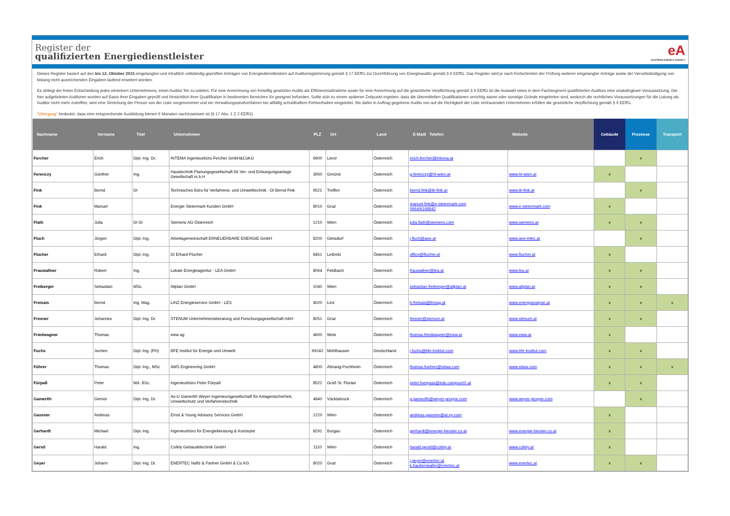Register der
qualifizierten Energiedienstleister
eA
AUSTRIAN ENERGY AGENCY
Dieses Register basiert auf den bis 12. Oktober 2015 eingelangten und inhaltlich vollständig geprüften Anträgen von Energiedienstleistern auf Auditorregistrierung gemäß § 17 EEffG zur Durchführung von Energieaudits gemäß § 9 EEffG. Das Register wird je nach Fortschreiten der Prüfung weiterer eingelangter Anträge sowie der Vervollständigung von bislang nicht ausreichenden Eingaben laufend erweitert werden.
Es obliegt der freien Entscheidung jedes einzelnen Unternehmens, einen Auditor frei zu wählen. Für eine Anrechnung von freiwillig gesetzten Audits als Effizienzmaßnahme sowie für eine Anrechnung auf die gesetzliche Verpflichtung gemäß § 9 EEffG ist die Auswahl eines in dem Fachsegment qualifizierten Auditors eine unabdingbare Voraussetzung. Die hier aufgelisteten Auditoren wurden auf Basis ihrer Eingaben geprüft und hinsichtlich ihrer Qualifikation in bestimmten Bereichen für geeignet befunden. Sollte sich zu einem späteren Zeitpunkt ergeben, dass die übermittelten Qualifikationen unrichtig waren oder sonstige Gründe eingetreten sind, wodurch die rechtlichen Voraussetzungen für die Listung als Auditor nicht mehr zutreffen, wird eine Streichung der Person von der Liste vorgenommen und ein Verwaltungsstrafverfahren bei allfällig schuldhaftem Fehlverhalten eingeleitet. Bis dahin in Auftrag gegebene Audits von auf die Richtigkeit der Liste vertrauenden Unternehmen erfüllen die gesetzliche Verpflichtung gemäß § 9 EEffG.
"Übergang" bedeutet, dass eine entsprechende Ausbildung binnen 6 Monaten nachzuweisen ist (§ 17 Abs. 1 Z 2 EEffG)
| Nachname | Vorname | Titel | Unternehmen | PLZ | Ort | Land | E-Mail/ Telefon | Website | Gebäude | Prozesse | Transport |
| --- | --- | --- | --- | --- | --- | --- | --- | --- | --- | --- | --- |
| Fercher | Erich | Dipl.-Ing. Dr. | INTEMA Ingenieurbüro Fercher GmbH&CoKG | 9900 | Lienz | Österreich | erich.fercher@intema.at | | | x | |
| Ferenczy | Günther | Ing. | Haustechnik Planungsgesellschaft für Ver- und Entsorgungsanlage Gesellschaft m.b.H | 3950 | Gmünd | Österreich | g.ferenczy@ht-wien.at | www.ht-wien.at | x | | |
| Fink | Bernd | DI | Technisches Büro für Verfahrens- und Umwelttechnik - DI Bernd Fink | 9521 | Treffen | Österreich | bernd.fink@tb-fink.at | www.tb-fink.at | | x | |
| Fink | Manuel | | Energie Steiermark Kunden GmbH | 8010 | Graz | Österreich | manuel.fink@e-steiermark.com 0664/6168842 | www.e-steiermark.com | x | | |
| Flath | Julia | DI DI | Siemens AG Österreich | 1210 | Wien | Österreich | julia.flath@siemens.com | www.siemens.at | x | x | |
| Fluch | Jürgen | Dipl.-Ing. | Arbeitsgemeinschaft ERNEUERBARE ENERGIE GmbH | 8200 | Gleisdorf | Österreich | j.fluch@aee.at | www.aee-intec.at | | x | |
| Flucher | Erhard | Dipl.-Ing. | DI Erhard Flucher | 8451 | Leibnitz | Österreich | office@flucher.at | www.flucher.at | x | | |
| Frauwallner | Robert | Ing. | Lokale Energieagentur - LEA GmbH | 8064 | Feldbach | Österreich | frauwallner@lea.at | www.lea.at | x | x | |
| Freiberger | Sebastian | MSc. | Allplan GmbH | 1040 | Wien | Österreich | sebastian.freiberger@allplan.at | www.allplan.at | x | x | |
| Freisais | Bernd | Ing. Mag. | LINZ Energieservice GmbH - LES | 4020 | Linz | Österreich | b.freisais@linzag.at | www.energyanalyse.at | x | x | x |
| Fresner | Johannes | Dipl.-Ing. Dr. | STENUM Unternehmensberatung und Forschungsgesellschaft mbH | 8051 | Graz | Österreich | fresner@stenum.at | www.stenum.at | x | x | |
| Friedwagner | Thomas | | eww ag | 4600 | Wels | Österreich | thomas.friedwagner@eww.at | www.eww.at | x | | |
| Fuchs | Jochen | Dipl.-Ing. (FH) | BFE Institut für Energie und Umwelt | 69242 | Mühlhausen | Deutschland | j.fuchs@bfe-institut.com | www.bfe-institut.com | x | x | |
| Führer | Thomas | Dipl.-Ing., MSc | AMS Engineering GmbH | 4800 | Attnang-Puchheim | Österreich | thomas.fuehrer@stiwa.com | www.stiwa.com | x | x | x |
| Fürpaß | Peter | MA. BSc. | Ingenieurbüro Peter Fürpaß | 8522 | Groß St. Florian | Österreich | peter.fuerpass@edu.campus02.at | | x | x | |
| Gamerith | Gernot | Dipl.-Ing. Dr. | As-U Gamerith Weyer Ingenieursgesellschaft für Anlagensicherheit, Umweltschutz und Verfahrenstechnik | 4840 | Vöcklabruck | Österreich | g.gamerith@weyer-gruppe.com | www.weyer-gruppe.com | | x | |
| Gassner | Andreas | | Ernst & Young Advisory Services GmbH | 1220 | Wien | Österreich | andreas.gassner@at.ey.com | | x | | |
| Gerhardt | Michael | Dipl.-Ing. | Ingenieurbüro für Energieberatung & Konzepte | 8291 | Burgau | Österreich | gerhardt@energie-berater.co.at | www.energie-berater.co.at | x | | |
| Gerstl | Harald | Ing. | Cofely Gebäudetechnik GmbH | 1110 | Wien | Österreich | harald.gerstl@cofely.at | www.cofely.at | x | | |
| Geyer | Johann | Dipl.-Ing. Dr. | ENERTEC Naftz & Partner GmbH & Co KG | 8020 | Graz | Österreich | j.geyer@enertec.at k.haubenwaller@enertec.at | www.enertec.at | x | x | |